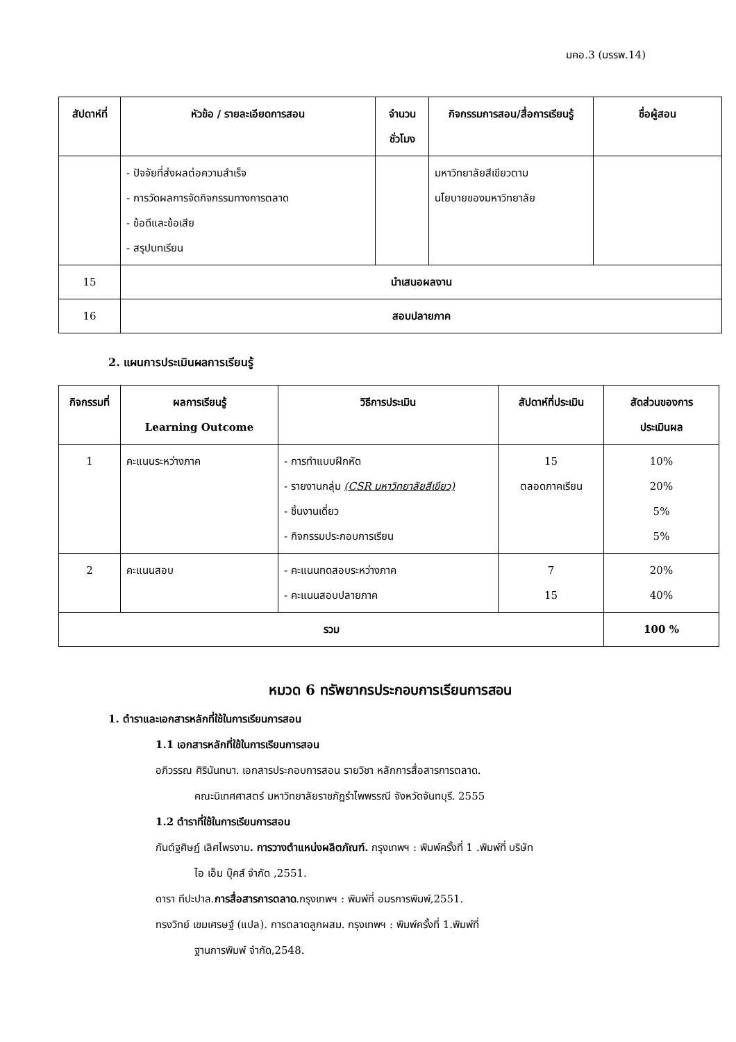มคอ.3 (มรรพ.14)
| สัปดาห์ที่ | หัวข้อ / รายละเอียดการสอน | จำนวน ชั่วโมง | กิจกรรมการสอน/สื่อการเรียนรู้ | ชื่อผู้สอน |
| --- | --- | --- | --- | --- |
| | - ปัจจัยที่ส่งผลต่อความสำเร็จ - การวัดผลการจัดกิจกรรมทางการตลาด - ข้อดีและข้อเสีย - สรุปบทเรียน | | มหาวิทยาลัยสีเขียวตาม นโยบายของมหาวิทยาลัย | |
| 15 | นำเสนอผลงาน | | | |
| 16 | สอบปลายภาค | | | |
2. แผนการประเมินผลการเรียนรู้
| กิจกรรมที่ | ผลการเรียนรู้ Learning Outcome | วิธีการประเมิน | สัปดาห์ที่ประเมิน | สัดส่วนของการ ประเมินผล |
| --- | --- | --- | --- | --- |
| 1 | คะแนนระหว่างภาค | - การทำแบบฝึกหัด - รายงานกลุ่ม (CSR มหาวิทยาลัยสีเขียว) - ชิ้นงานเดี่ยว - กิจกรรมประกอบการเรียน | 15 ตลอดภาคเรียน | 10% 20% 5% 5% |
| 2 | คะแนนสอบ | - คะแนนทดสอบระหว่างภาค - คะแนนสอบปลายภาค | 7 15 | 20% 40% |
| รวม | | | | 100 % |
หมวด 6 ทรัพยากรประกอบการเรียนการสอน
1. ตำราและเอกสารหลักที่ใช้ในการเรียนการสอน
1.1 เอกสารหลักที่ใช้ในการเรียนการสอน
อภิวรรณ ศิรินันทนา. เอกสารประกอบการสอน รายวิชา หลักการสื่อสารการตลาด.
คณะนิเทศศาสตร์ มหาวิทยาลัยราชภัฏรำไพพรรณี จังหวัดจันทบุรี. 2555
1.2 ตำราที่ใช้ในการเรียนการสอน
กันต์ฐศิษฏ์ เลิศไพรงาม. การวางตำแหน่งผลิตภัณฑ์. กรุงเทพฯ : พิมพ์ครั้งที่ 1 .พิมพ์ที่ บริษัท
ไอ เอ็ม บุ๊คส์ จำกัด ,2551.
ดารา ทีปะปาล.การสื่อสารการตลาด.กรุงเทพฯ : พิมพ์ที่ อมรการพิมพ์,2551.
ทรงวิทย์ เขมเศรษฐ์ (แปล). การตลาดลูกผสม. กรุงเทพฯ : พิมพ์ครั้งที่ 1.พิมพ์ที่
ฐานการพิมพ์ จำกัด,2548.